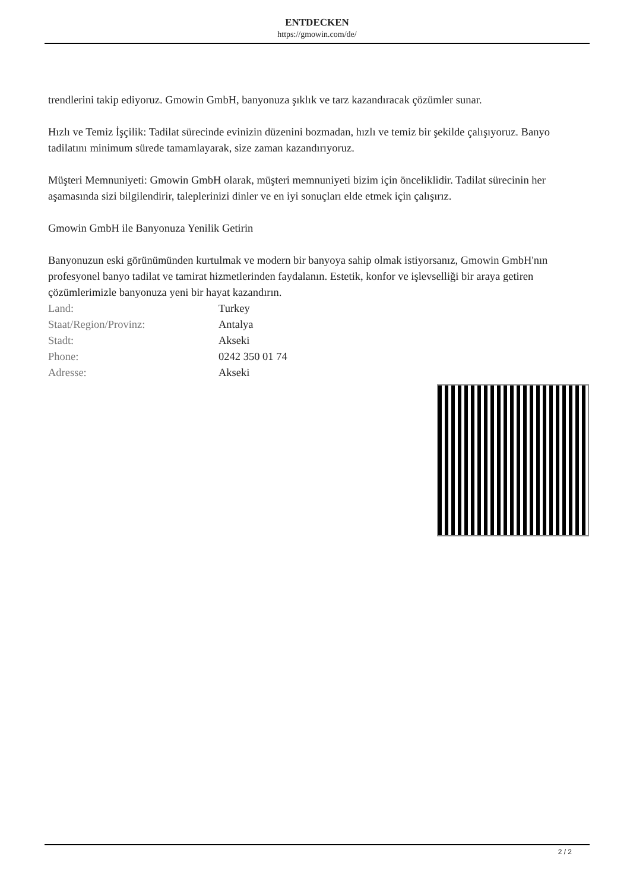ENTDECKEN
https://gmowin.com/de/
trendlerini takip ediyoruz. Gmowin GmbH, banyonuza şıklık ve tarz kazandıracak çözümler sunar.
Hızlı ve Temiz İşçilik: Tadilat sürecinde evinizin düzenini bozmadan, hızlı ve temiz bir şekilde çalışıyoruz. Banyo tadilatını minimum sürede tamamlayarak, size zaman kazandırıyoruz.
Müşteri Memnuniyeti: Gmowin GmbH olarak, müşteri memnuniyeti bizim için önceliklidir. Tadilat sürecinin her aşamasında sizi bilgilendirir, taleplerinizi dinler ve en iyi sonuçları elde etmek için çalışırız.
Gmowin GmbH ile Banyonuza Yenilik Getirin
Banyonuzun eski görünümünden kurtulmak ve modern bir banyoya sahip olmak istiyorsanız, Gmowin GmbH'nın profesyonel banyo tadilat ve tamirat hizmetlerinden faydalanın. Estetik, konfor ve işlevselliği bir araya getiren çözümlerimizle banyonuza yeni bir hayat kazandırın.
| Land: | Turkey |
| Staat/Region/Provinz: | Antalya |
| Stadt: | Akseki |
| Phone: | 0242 350 01 74 |
| Adresse: | Akseki |
2 / 2